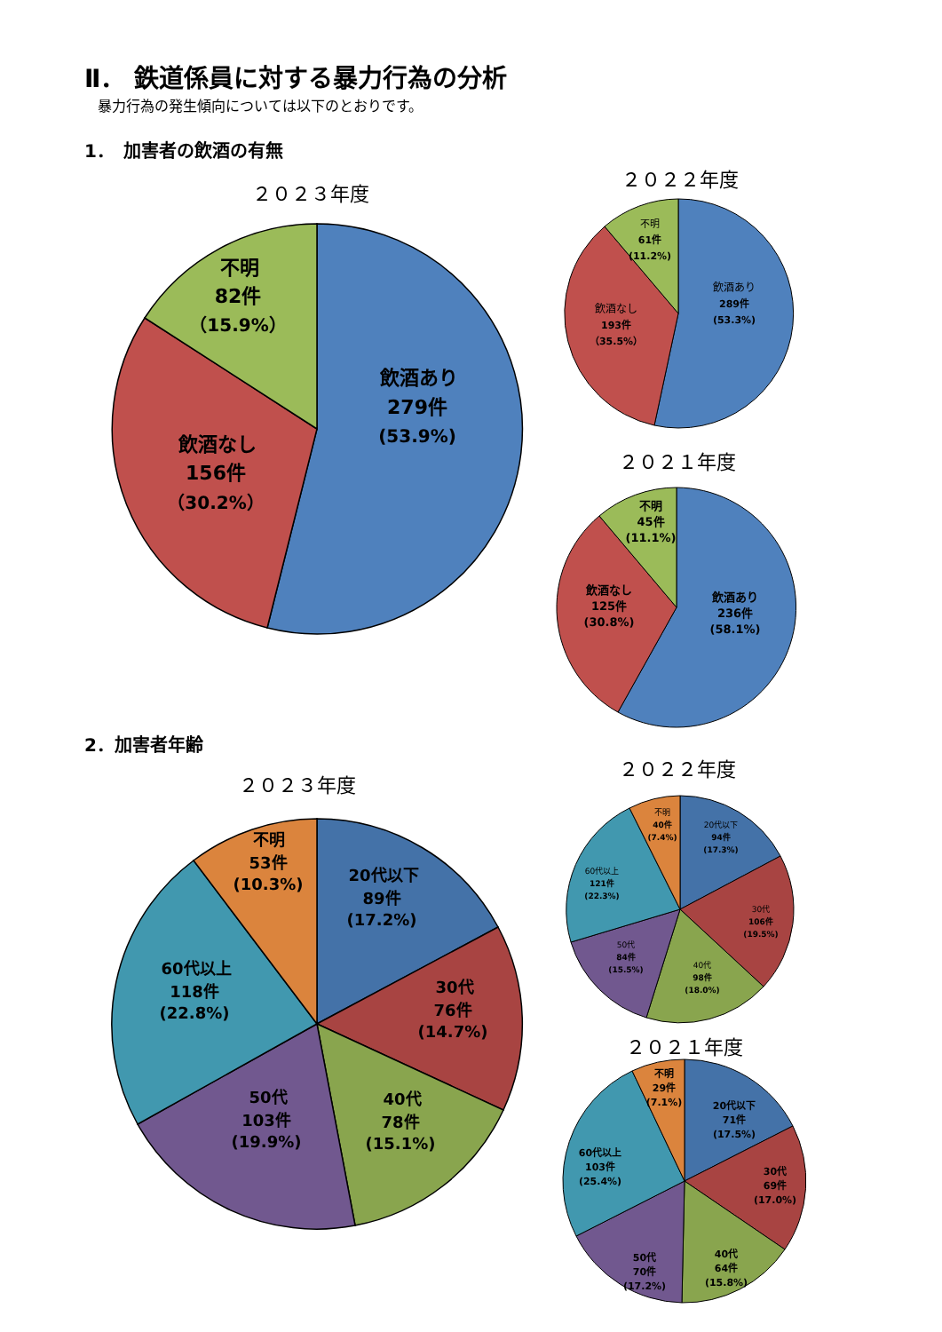Ⅱ． 鉄道係員に対する暴力行為の分析
暴力行為の発生傾向については以下のとおりです。
1．　加害者の飲酒の有無
２０２３年度
飲酒あり
279件
(53.9%)
飲酒なし
156件
（30.2%）
不明
82件
（15.9%）
２０２２年度
飲酒あり
289件
(53.3%)
飲酒なし
193件
（35.5%）
不明
61件
(11.2%)
２０２１年度
飲酒あり
236件
(58.1%)
飲酒なし
125件
(30.8%)
不明
45件
(11.1%)
2．加害者年齢
２０２３年度
20代以下
89件
(17.2%)
30代
76件
(14.7%)
40代
78件
(15.1%)
50代
103件
(19.9%)
60代以上
118件
(22.8%)
不明
53件
(10.3%)
２０２２年度
20代以下
94件
(17.3%)
30代
106件
(19.5%)
40代
98件
(18.0%)
50代
84件
(15.5%)
60代以上
121件
(22.3%)
不明
40件
(7.4%)
２０２１年度
20代以下
71件
(17.5%)
30代
69件
(17.0%)
40代
64件
(15.8%)
50代
70件
(17.2%)
60代以上
103件
(25.4%)
不明
29件
(7.1%)